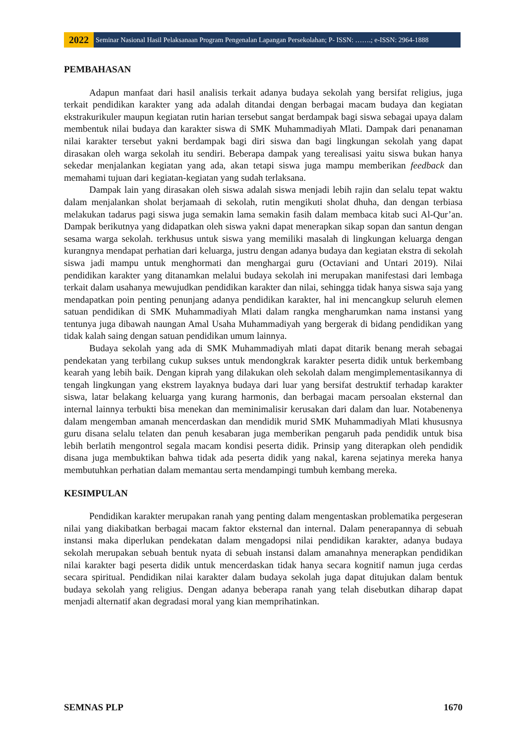2022
Seminar Nasional Hasil Pelaksanaan Program Pengenalan Lapangan Persekolahan; P- ISSN: …….; e-ISSN: 2964-1888
PEMBAHASAN
Adapun manfaat dari hasil analisis terkait adanya budaya sekolah yang bersifat religius, juga terkait pendidikan karakter yang ada adalah ditandai dengan berbagai macam budaya dan kegiatan ekstrakurikuler maupun kegiatan rutin harian tersebut sangat berdampak bagi siswa sebagai upaya dalam membentuk nilai budaya dan karakter siswa di SMK Muhammadiyah Mlati. Dampak dari penanaman nilai karakter tersebut yakni berdampak bagi diri siswa dan bagi lingkungan sekolah yang dapat dirasakan oleh warga sekolah itu sendiri. Beberapa dampak yang terealisasi yaitu siswa bukan hanya sekedar menjalankan kegiatan yang ada, akan tetapi siswa juga mampu memberikan feedback dan memahami tujuan dari kegiatan-kegiatan yang sudah terlaksana.
Dampak lain yang dirasakan oleh siswa adalah siswa menjadi lebih rajin dan selalu tepat waktu dalam menjalankan sholat berjamaah di sekolah, rutin mengikuti sholat dhuha, dan dengan terbiasa melakukan tadarus pagi siswa juga semakin lama semakin fasih dalam membaca kitab suci Al-Qur’an. Dampak berikutnya yang didapatkan oleh siswa yakni dapat menerapkan sikap sopan dan santun dengan sesama warga sekolah. terkhusus untuk siswa yang memiliki masalah di lingkungan keluarga dengan kurangnya mendapat perhatian dari keluarga, justru dengan adanya budaya dan kegiatan ekstra di sekolah siswa jadi mampu untuk menghormati dan menghargai guru (Octaviani and Untari 2019). Nilai pendidikan karakter yang ditanamkan melalui budaya sekolah ini merupakan manifestasi dari lembaga terkait dalam usahanya mewujudkan pendidikan karakter dan nilai, sehingga tidak hanya siswa saja yang mendapatkan poin penting penunjang adanya pendidikan karakter, hal ini mencangkup seluruh elemen satuan pendidikan di SMK Muhammadiyah Mlati dalam rangka mengharumkan nama instansi yang tentunya juga dibawah naungan Amal Usaha Muhammadiyah yang bergerak di bidang pendidikan yang tidak kalah saing dengan satuan pendidikan umum lainnya.
Budaya sekolah yang ada di SMK Muhammadiyah mlati dapat ditarik benang merah sebagai pendekatan yang terbilang cukup sukses untuk mendongkrak karakter peserta didik untuk berkembang kearah yang lebih baik. Dengan kiprah yang dilakukan oleh sekolah dalam mengimplementasikannya di tengah lingkungan yang ekstrem layaknya budaya dari luar yang bersifat destruktif terhadap karakter siswa, latar belakang keluarga yang kurang harmonis, dan berbagai macam persoalan eksternal dan internal lainnya terbukti bisa menekan dan meminimalisir kerusakan dari dalam dan luar. Notabenenya dalam mengemban amanah mencerdaskan dan mendidik murid SMK Muhammadiyah Mlati khususnya guru disana selalu telaten dan penuh kesabaran juga memberikan pengaruh pada pendidik untuk bisa lebih berlatih mengontrol segala macam kondisi peserta didik. Prinsip yang diterapkan oleh pendidik disana juga membuktikan bahwa tidak ada peserta didik yang nakal, karena sejatinya mereka hanya membutuhkan perhatian dalam memantau serta mendampingi tumbuh kembang mereka.
KESIMPULAN
Pendidikan karakter merupakan ranah yang penting dalam mengentaskan problematika pergeseran nilai yang diakibatkan berbagai macam faktor eksternal dan internal. Dalam penerapannya di sebuah instansi maka diperlukan pendekatan dalam mengadopsi nilai pendidikan karakter, adanya budaya sekolah merupakan sebuah bentuk nyata di sebuah instansi dalam amanahnya menerapkan pendidikan nilai karakter bagi peserta didik untuk mencerdaskan tidak hanya secara kognitif namun juga cerdas secara spiritual. Pendidikan nilai karakter dalam budaya sekolah juga dapat ditujukan dalam bentuk budaya sekolah yang religius. Dengan adanya beberapa ranah yang telah disebutkan diharap dapat menjadi alternatif akan degradasi moral yang kian memprihatinkan.
SEMNAS PLP 1670